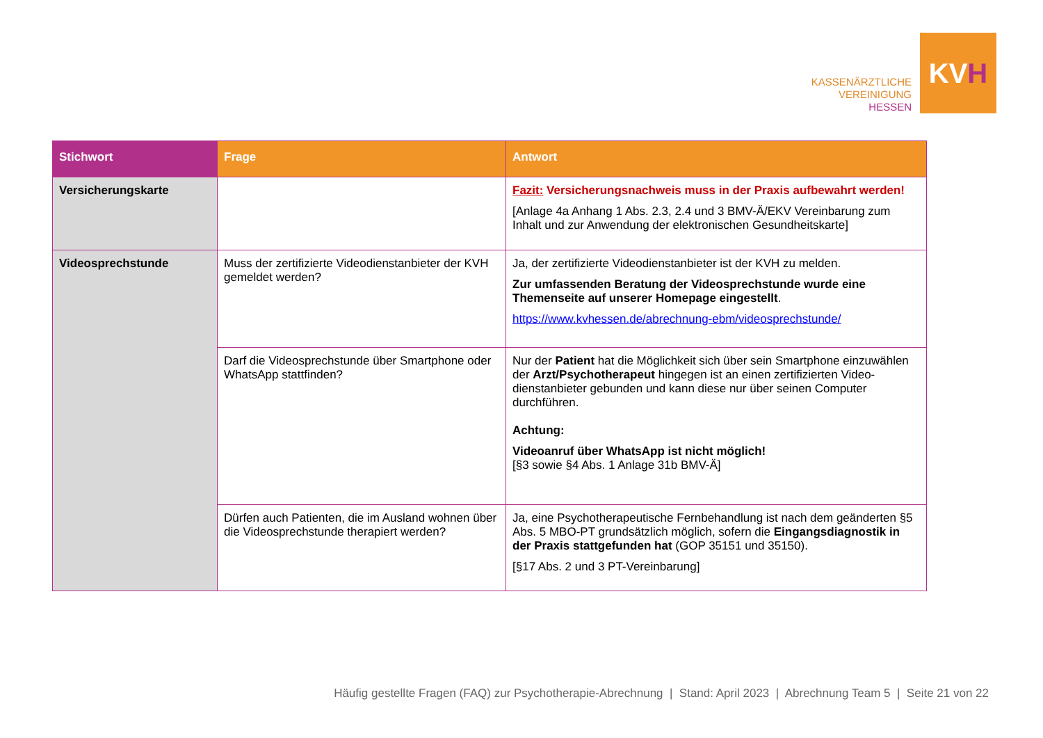KASSENÄRZTLICHE
VEREINIGUNG
HESSEN
KV H
| Stichwort | Frage | Antwort |
| --- | --- | --- |
| Versicherungskarte | | Fazit: Versicherungsnachweis muss in der Praxis aufbewahrt werden! [Anlage 4a Anhang 1 Abs. 2.3, 2.4 und 3 BMV-Ä/EKV Vereinbarung zum Inhalt und zur Anwendung der elektronischen Gesundheitskarte] |
| Videosprechstunde | Muss der zertifizierte Videodienstanbieter der KVH gemeldet werden? | Ja, der zertifizierte Videodienstanbieter ist der KVH zu melden. Zur umfassenden Beratung der Videosprechstunde wurde eine Themenseite auf unserer Homepage eingestellt . https://www.kvhessen.de/abrechnung-ebm/videosprechstunde/ |
| | Darf die Videosprechstunde über Smartphone oder WhatsApp stattfinden? | Nur der Patient hat die Möglichkeit sich über sein Smartphone einzuwählen der Arzt/Psychotherapeut hingegen ist an einen zertifizierten Video-dienstanbieter gebunden und kann diese nur über seinen Computer durchführen. Achtung: Videoanruf über WhatsApp ist nicht möglich! [§3 sowie §4 Abs. 1 Anlage 31b BMV-Ä] |
| | Dürfen auch Patienten, die im Ausland wohnen über die Videosprechstunde therapiert werden? | Ja, eine Psychotherapeutische Fernbehandlung ist nach dem geänderten §5 Abs. 5 MBO-PT grundsätzlich möglich, sofern die Eingangsdiagnostik in der Praxis stattgefunden hat (GOP 35151 und 35150). [§17 Abs. 2 und 3 PT-Vereinbarung] |
Häufig gestellte Fragen (FAQ) zur Psychotherapie-Abrechnung | Stand: April 2023 | Abrechnung Team 5 | Seite 21 von 22